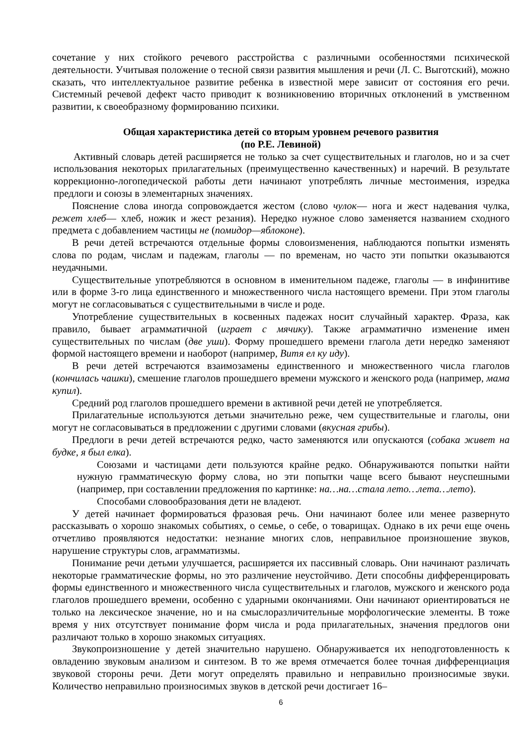сочетание у них стойкого речевого расстройства с различными особенностями психической деятельности. Учитывая положение о тесной связи развития мышления и речи (Л. С. Выготский), можно сказать, что интеллектуальное развитие ребенка в известной мере зависит от состояния его речи. Системный речевой дефект часто приводит к возникновению вторичных отклонений в умственном развитии, к своеобразному формированию психики.
Общая характеристика детей со вторым уровнем речевого развития
(по Р.Е. Левиной)
Активный словарь детей расширяется не только за счет существительных и глаголов, но и за счет использования некоторых прилагательных (преимущественно качественных) и наречий. В результате коррекционно-логопедической работы дети начинают употреблять личные местоимения, изредка предлоги и союзы в элементарных значениях.
Пояснение слова иногда сопровождается жестом (слово чулок— нога и жест надевания чулка, режет хлеб— хлеб, ножик и жест резания). Нередко нужное слово заменяется названием сходного предмета с добавлением частицы не (помидор—яблоконе).
В речи детей встречаются отдельные формы словоизменения, наблюдаются попытки изменять слова по родам, числам и падежам, глаголы — по временам, но часто эти попытки оказываются неудачными.
Существительные употребляются в основном в именительном падеже, глаголы — в инфинитиве или в форме 3-го лица единственного и множественного числа настоящего времени. При этом глаголы могут не согласовываться с существительными в числе и роде.
Употребление существительных в косвенных падежах носит случайный характер. Фраза, как правило, бывает аграмматичной (играет с мячику). Также аграмматично изменение имен существительных по числам (две уши). Форму прошедшего времени глагола дети нередко заменяют формой настоящего времени и наоборот (например, Витя ел ку иду).
В речи детей встречаются взаимозамены единственного и множественного числа глаголов (кончилась чашки), смешение глаголов прошедшего времени мужского и женского рода (например, мама купил).
Средний род глаголов прошедшего времени в активной речи детей не употребляется.
Прилагательные используются детьми значительно реже, чем существительные и глаголы, они могут не согласовываться в предложении с другими словами (вкусная грибы).
Предлоги в речи детей встречаются редко, часто заменяются или опускаются (собака живет на будке, я был елка).
Союзами и частицами дети пользуются крайне редко. Обнаруживаются попытки найти нужную грамматическую форму слова, но эти попытки чаще всего бывают неуспешными (например, при составлении предложения по картинке: на…на…стала лето…лета…лето).
Способами словообразования дети не владеют.
У детей начинает формироваться фразовая речь. Они начинают более или менее развернуто рассказывать о хорошо знакомых событиях, о семье, о себе, о товарищах. Однако в их речи еще очень отчетливо проявляются недостатки: незнание многих слов, неправильное произношение звуков, нарушение структуры слов, аграмматизмы.
Понимание речи детьми улучшается, расширяется их пассивный словарь. Они начинают различать некоторые грамматические формы, но это различение неустойчиво. Дети способны дифференцировать формы единственного и множественного числа существительных и глаголов, мужского и женского рода глаголов прошедшего времени, особенно с ударными окончаниями. Они начинают ориентироваться не только на лексическое значение, но и на смыслоразличительные морфологические элементы. В тоже время у них отсутствует понимание форм числа и рода прилагательных, значения предлогов они различают только в хорошо знакомых ситуациях.
Звукопроизношение у детей значительно нарушено. Обнаруживается их неподготовленность к овладению звуковым анализом и синтезом. В то же время отмечается более точная дифференциация звуковой стороны речи. Дети могут определять правильно и неправильно произносимые звуки. Количество неправильно произносимых звуков в детской речи достигает 16–
6